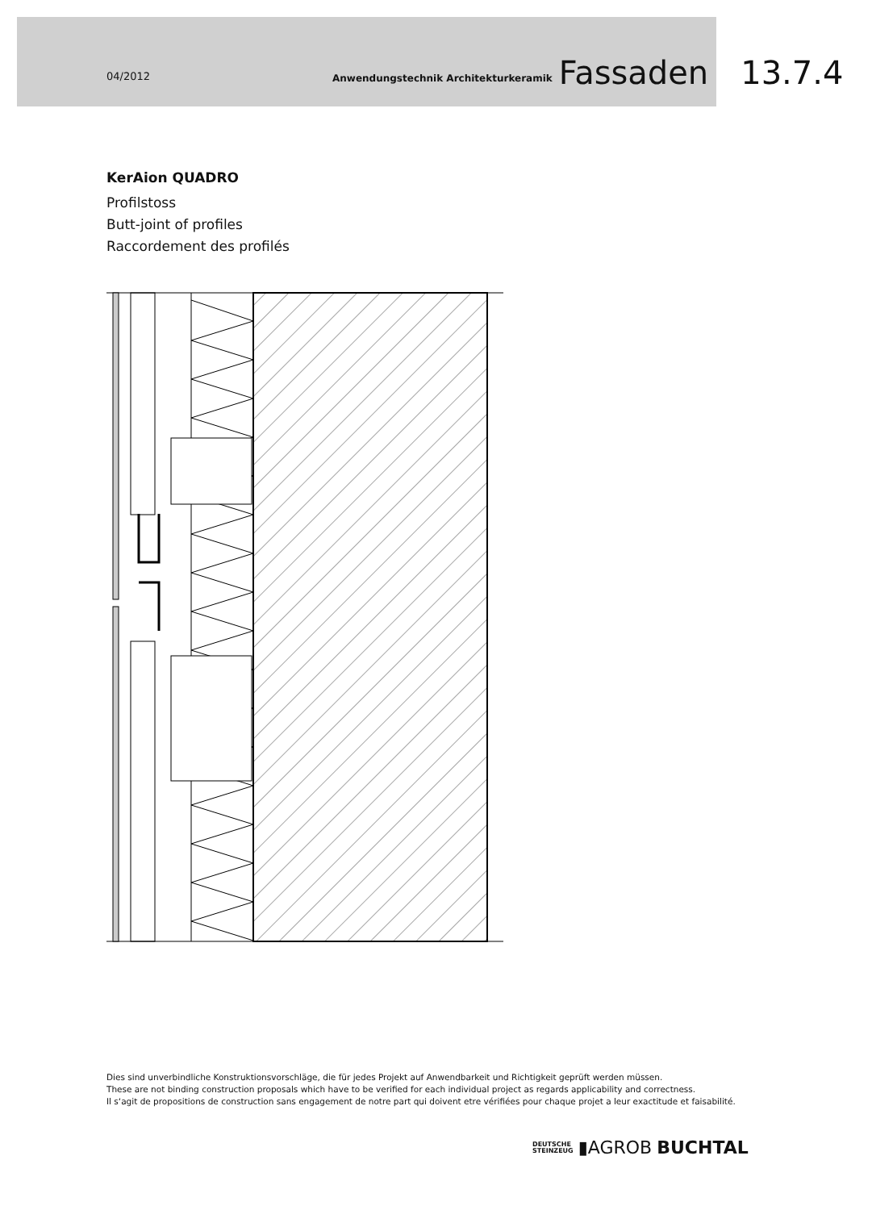04/2012 Anwendungstechnik Architekturkeramik Fassaden 13.7.4
KerAion QUADRO
Profilstoss
Butt-joint of profiles
Raccordement des profilés
Dies sind unverbindliche Konstruktionsvorschläge, die für jedes Projekt auf Anwendbarkeit und Richtigkeit geprüft werden müssen.
These are not binding construction proposals which have to be verified for each individual project as regards applicability and correctness.
Il s‘agit de propositions de construction sans engagement de notre part qui doivent etre vérifiées pour chaque projet a leur exactitude et faisabilité.
DEUTSCHE
STEINZEUG ▮AGROB BUCHTAL